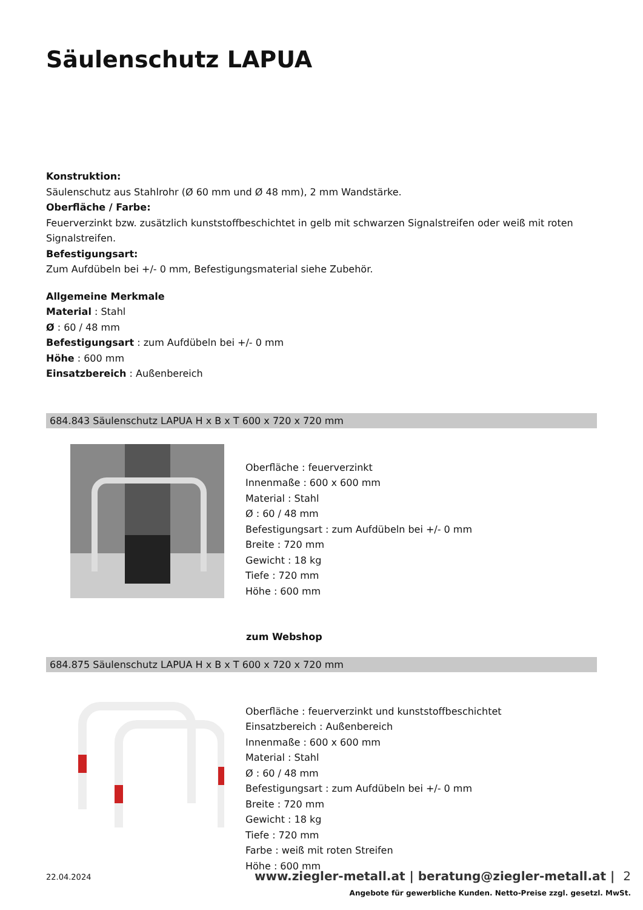Säulenschutz LAPUA
Konstruktion:
Säulenschutz aus Stahlrohr (Ø 60 mm und Ø 48 mm), 2 mm Wandstärke.
Oberfläche / Farbe:
Feuerverzinkt bzw. zusätzlich kunststoffbeschichtet in gelb mit schwarzen Signalstreifen oder weiß mit roten Signalstreifen.
Befestigungsart:
Zum Aufdübeln bei +/- 0 mm, Befestigungsmaterial siehe Zubehör.
Allgemeine Merkmale
Material : Stahl
Ø : 60 / 48 mm
Befestigungsart : zum Aufdübeln bei +/- 0 mm
Höhe : 600 mm
Einsatzbereich : Außenbereich
684.843 Säulenschutz LAPUA H x B x T 600 x 720 x 720 mm
Oberfläche : feuerverzinkt
Innenmaße : 600 x 600 mm
Material : Stahl
Ø : 60 / 48 mm
Befestigungsart : zum Aufdübeln bei +/- 0 mm
Breite : 720 mm
Gewicht : 18 kg
Tiefe : 720 mm
Höhe : 600 mm
zum Webshop
684.875 Säulenschutz LAPUA H x B x T 600 x 720 x 720 mm
Oberfläche : feuerverzinkt und kunststoffbeschichtet
Einsatzbereich : Außenbereich
Innenmaße : 600 x 600 mm
Material : Stahl
Ø : 60 / 48 mm
Befestigungsart : zum Aufdübeln bei +/- 0 mm
Breite : 720 mm
Gewicht : 18 kg
Tiefe : 720 mm
Farbe : weiß mit roten Streifen
Höhe : 600 mm
22.04.2024 www.ziegler-metall.at | beratung@ziegler-metall.at | 2
Angebote für gewerbliche Kunden. Netto-Preise zzgl. gesetzl. MwSt.